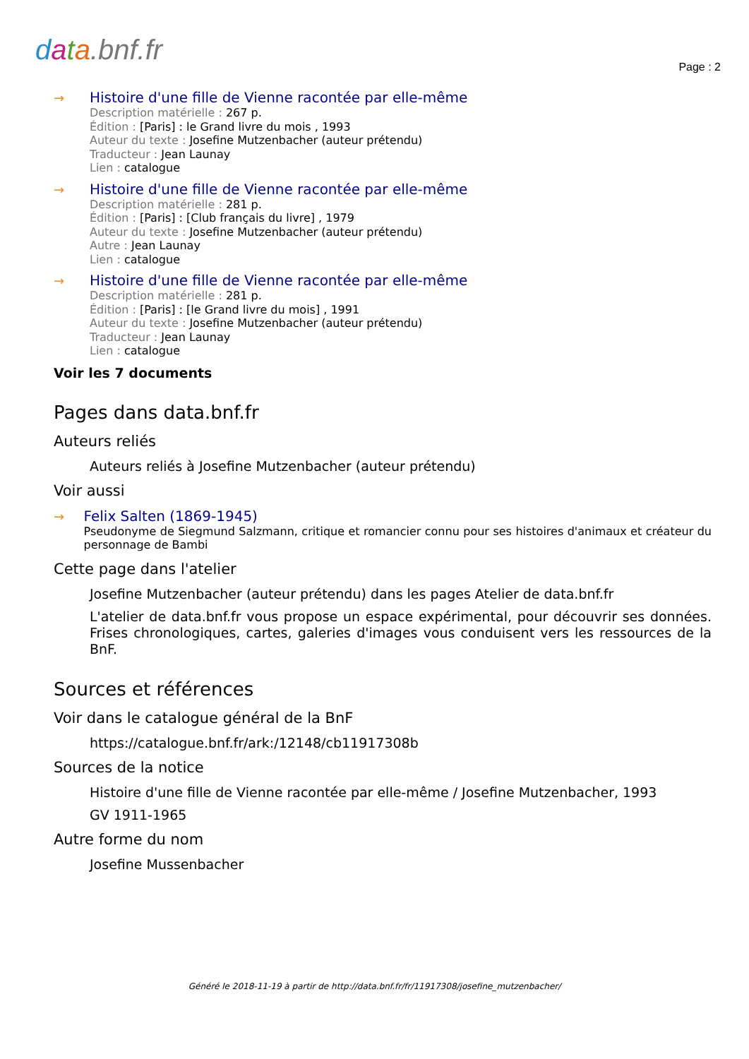data.bnf.fr Page : 2
→ Histoire d'une fille de Vienne racontée par elle-même
Description matérielle : 267 p.
Édition : [Paris] : le Grand livre du mois , 1993
Auteur du texte : Josefine Mutzenbacher (auteur prétendu)
Traducteur : Jean Launay
Lien : catalogue
→ Histoire d'une fille de Vienne racontée par elle-même
Description matérielle : 281 p.
Édition : [Paris] : [Club français du livre] , 1979
Auteur du texte : Josefine Mutzenbacher (auteur prétendu)
Autre : Jean Launay
Lien : catalogue
→ Histoire d'une fille de Vienne racontée par elle-même
Description matérielle : 281 p.
Édition : [Paris] : [le Grand livre du mois] , 1991
Auteur du texte : Josefine Mutzenbacher (auteur prétendu)
Traducteur : Jean Launay
Lien : catalogue
Voir les 7 documents
Pages dans data.bnf.fr
Auteurs reliés
Auteurs reliés à Josefine Mutzenbacher (auteur prétendu)
Voir aussi
→ Felix Salten (1869-1945)
Pseudonyme de Siegmund Salzmann, critique et romancier connu pour ses histoires d'animaux et créateur du personnage de Bambi
Cette page dans l'atelier
Josefine Mutzenbacher (auteur prétendu) dans les pages Atelier de data.bnf.fr
L'atelier de data.bnf.fr vous propose un espace expérimental, pour découvrir ses données. Frises chronologiques, cartes, galeries d'images vous conduisent vers les ressources de la BnF.
Sources et références
Voir dans le catalogue général de la BnF
https://catalogue.bnf.fr/ark:/12148/cb11917308b
Sources de la notice
Histoire d'une fille de Vienne racontée par elle-même / Josefine Mutzenbacher, 1993
GV 1911-1965
Autre forme du nom
Josefine Mussenbacher
Généré le 2018-11-19 à partir de http://data.bnf.fr/fr/11917308/josefine_mutzenbacher/